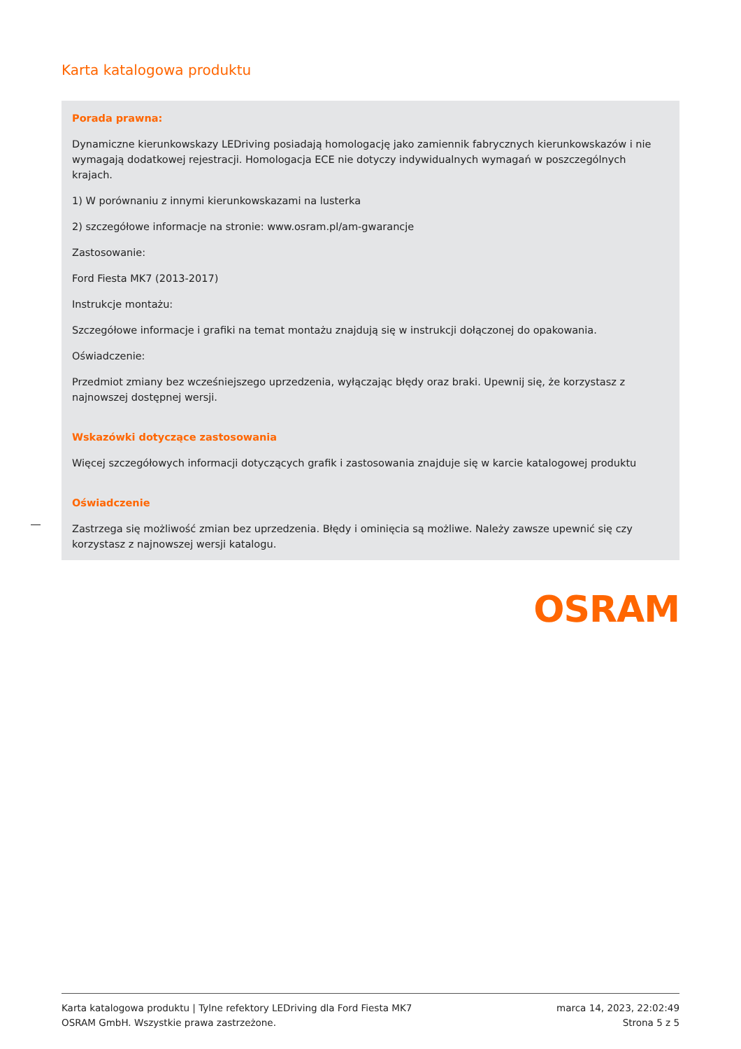Karta katalogowa produktu
Porada prawna:
Dynamiczne kierunkowskazy LEDriving posiadają homologację jako zamiennik fabrycznych kierunkowskazów i nie wymagają dodatkowej rejestracji. Homologacja ECE nie dotyczy indywidualnych wymagań w poszczególnych krajach.
1) W porównaniu z innymi kierunkowskazami na lusterka
2) szczegółowe informacje na stronie: www.osram.pl/am-gwarancje
Zastosowanie:
Ford Fiesta MK7 (2013-2017)
Instrukcje montażu:
Szczegółowe informacje i grafiki na temat montażu znajdują się w instrukcji dołączonej do opakowania.
Oświadczenie:
Przedmiot zmiany bez wcześniejszego uprzedzenia, wyłączając błędy oraz braki. Upewnij się, że korzystasz z najnowszej dostępnej wersji.
Wskazówki dotyczące zastosowania
Więcej szczegółowych informacji dotyczących grafik i zastosowania znajduje się w karcie katalogowej produktu
Oświadczenie
Zastrzega się możliwość zmian bez uprzedzenia. Błędy i ominięcia są możliwe. Należy zawsze upewnić się czy korzystasz z najnowszej wersji katalogu.
OSRAM
Karta katalogowa produktu | Tylne refektory LEDriving dla Ford Fiesta MK7
OSRAM GmbH. Wszystkie prawa zastrzeżone.
marca 14, 2023, 22:02:49
Strona 5 z 5